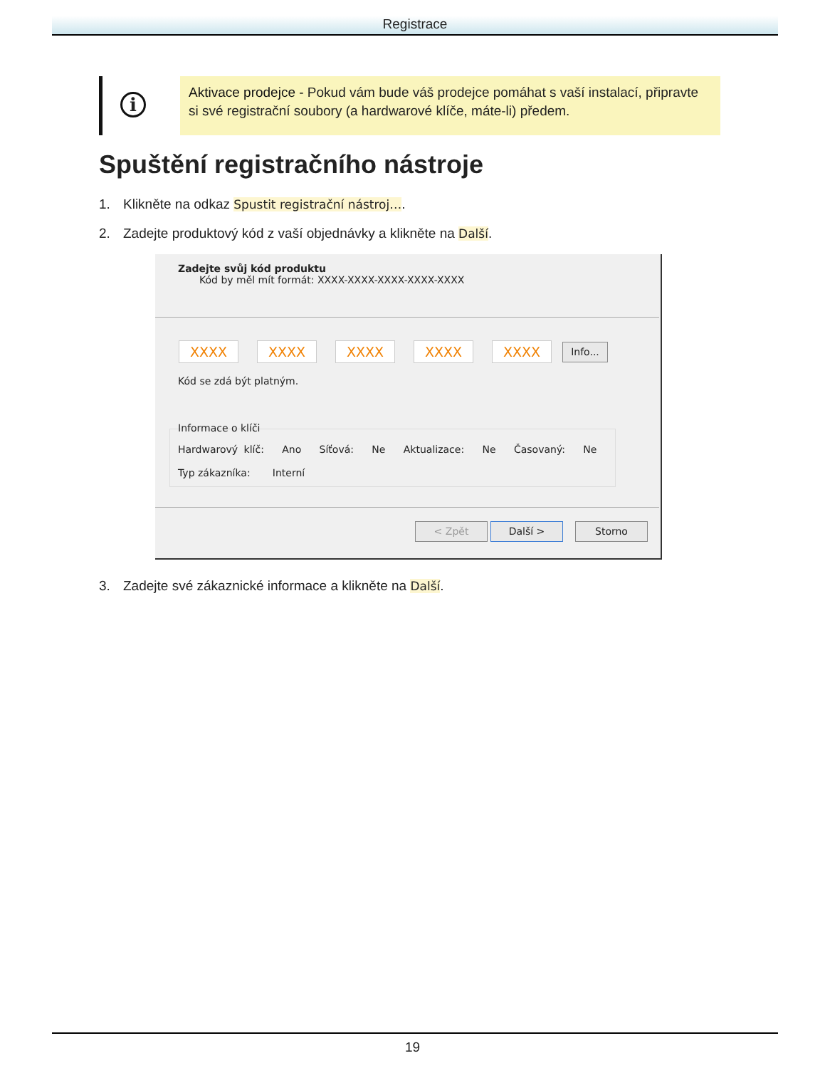Registrace
i
Aktivace prodejce - Pokud vám bude váš prodejce pomáhat s vaší instalací, připravte si své registrační soubory (a hardwarové klíče, máte-li) předem.
Spuštění registračního nástroje
1. Klikněte na odkaz Spustit registrační nástroj….
2. Zadejte produktový kód z vaší objednávky a klikněte na Další.
Zadejte svůj kód produktu
Kód by měl mít formát: XXXX-XXXX-XXXX-XXXX-XXXX
XXXX XXXX XXXX XXXX XXXX Info...
Kód se zdá být platným.
Informace o klíči
Hardwarový klíč: Ano Síťová: Ne Aktualizace: Ne Časovaný: Ne
Typ zákazníka: Interní
< Zpět Další > Storno
3. Zadejte své zákaznické informace a klikněte na Další.
19